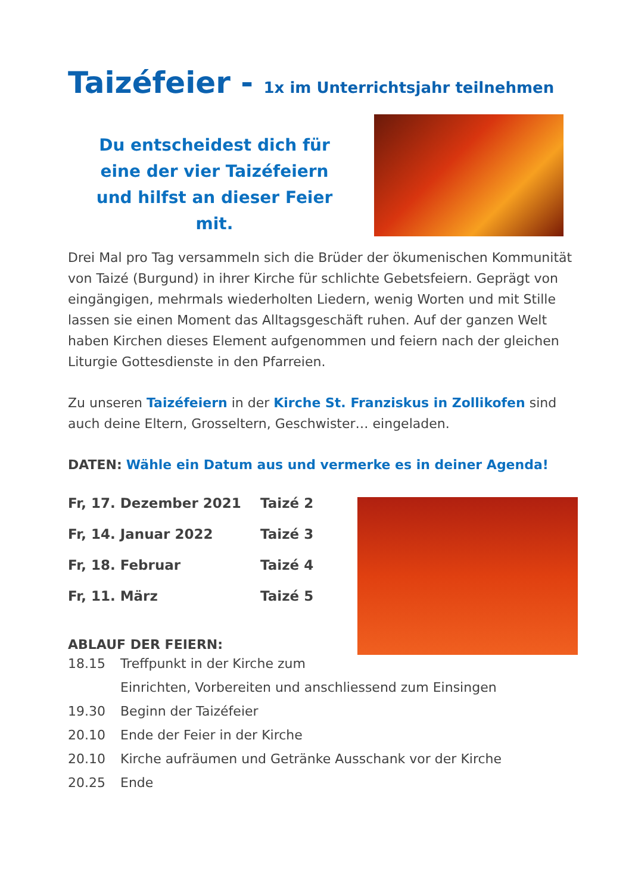Taizéfeier - 1x im Unterrichtsjahr teilnehmen
Du entscheidest dich für eine der vier Taizéfeiern und hilfst an dieser Feier mit.
Drei Mal pro Tag versammeln sich die Brüder der ökumenischen Kommunität von Taizé (Burgund) in ihrer Kirche für schlichte Gebetsfeiern. Geprägt von eingängigen, mehrmals wiederholten Liedern, wenig Worten und mit Stille lassen sie einen Moment das Alltagsgeschäft ruhen. Auf der ganzen Welt haben Kirchen dieses Element aufgenommen und feiern nach der gleichen Liturgie Gottesdienste in den Pfarreien.
Zu unseren Taizéfeiern in der Kirche St. Franziskus in Zollikofen sind auch deine Eltern, Grosseltern, Geschwister… eingeladen.
DATEN: Wähle ein Datum aus und vermerke es in deiner Agenda!
Fr, 17. Dezember 2021 Taizé 2
Fr, 14. Januar 2022 Taizé 3
Fr, 18. Februar Taizé 4
Fr, 11. März Taizé 5
ABLAUF DER FEIERN:
18.15 Treffpunkt in der Kirche zum
Einrichten, Vorbereiten und anschliessend zum Einsingen
19.30 Beginn der Taizéfeier
20.10 Ende der Feier in der Kirche
20.10 Kirche aufräumen und Getränke Ausschank vor der Kirche
20.25 Ende